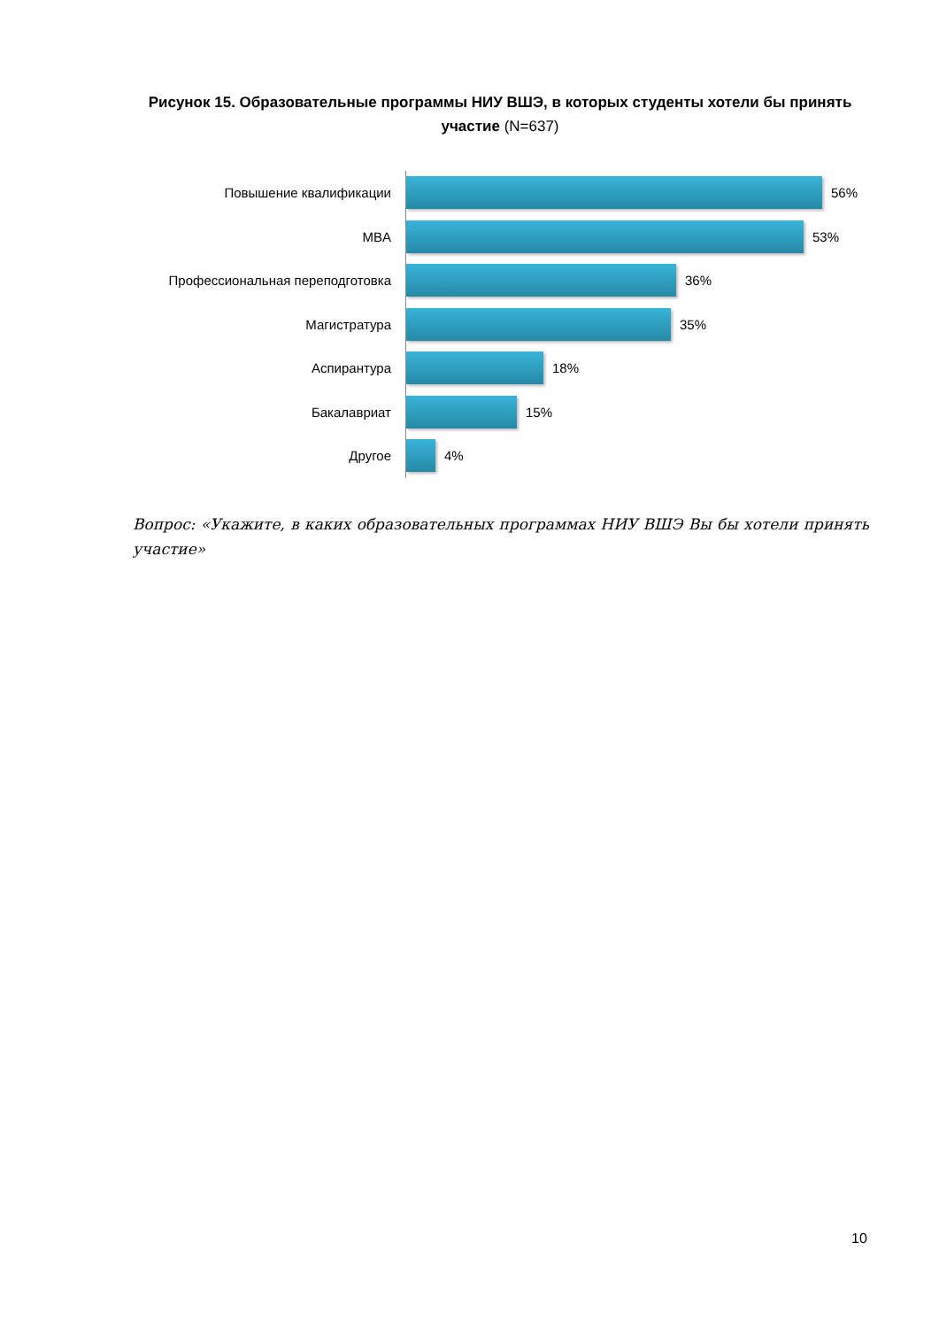Рисунок 15. Образовательные программы НИУ ВШЭ, в которых студенты хотели бы принять участие (N=637)
Повышение квалификации
56%
MBA
53%
Профессиональная переподготовка
36%
Магистратура
35%
Аспирантура
18%
Бакалавриат
15%
Другое
4%
Вопрос: «Укажите, в каких образовательных программах НИУ ВШЭ Вы бы хотели принять участие»
10